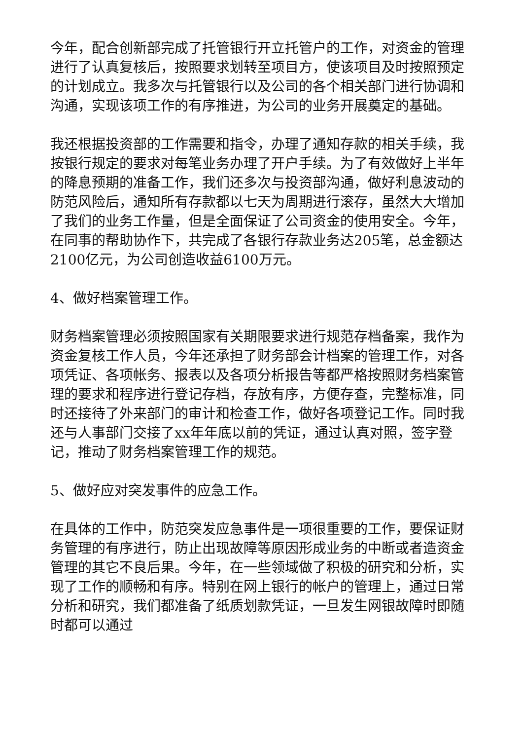今年，配合创新部完成了托管银行开立托管户的工作，对资金的管理进行了认真复核后，按照要求划转至项目方，使该项目及时按照预定的计划成立。我多次与托管银行以及公司的各个相关部门进行协调和沟通，实现该项工作的有序推进，为公司的业务开展奠定的基础。
我还根据投资部的工作需要和指令，办理了通知存款的相关手续，我按银行规定的要求对每笔业务办理了开户手续。为了有效做好上半年的降息预期的准备工作，我们还多次与投资部沟通，做好利息波动的防范风险后，通知所有存款都以七天为周期进行滚存，虽然大大增加了我们的业务工作量，但是全面保证了公司资金的使用安全。今年，在同事的帮助协作下，共完成了各银行存款业务达205笔，总金额达2100亿元，为公司创造收益6100万元。
4、做好档案管理工作。
财务档案管理必须按照国家有关期限要求进行规范存档备案，我作为资金复核工作人员，今年还承担了财务部会计档案的管理工作，对各项凭证、各项帐务、报表以及各项分析报告等都严格按照财务档案管理的要求和程序进行登记存档，存放有序，方便存查，完整标准，同时还接待了外来部门的审计和检查工作，做好各项登记工作。同时我还与人事部门交接了xx年年底以前的凭证，通过认真对照，签字登记，推动了财务档案管理工作的规范。
5、做好应对突发事件的应急工作。
在具体的工作中，防范突发应急事件是一项很重要的工作，要保证财务管理的有序进行，防止出现故障等原因形成业务的中断或者造资金管理的其它不良后果。今年，在一些领域做了积极的研究和分析，实现了工作的顺畅和有序。特别在网上银行的帐户的管理上，通过日常分析和研究，我们都准备了纸质划款凭证，一旦发生网银故障时即随时都可以通过